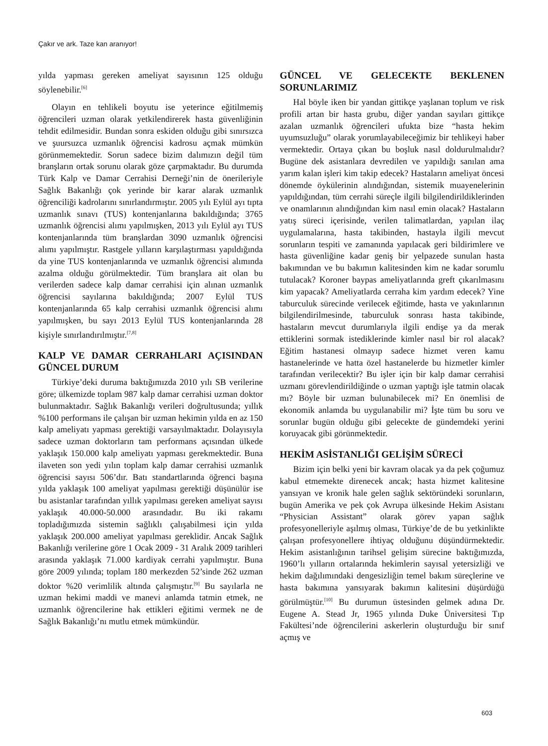Çakır ve ark. Taze kan aranıyor!
yılda yapması gereken ameliyat sayısının 125 olduğu söylenebilir.<sup>[6]</sup>
Olayın en tehlikeli boyutu ise yeterince eğitilmemiş öğrencileri uzman olarak yetkilendirerek hasta güvenliğinin tehdit edilmesidir. Bundan sonra eskiden olduğu gibi sınırsızca ve şuursuzca uzmanlık öğrencisi kadrosu açmak mümkün görünmemektedir. Sorun sadece bizim dalımızın değil tüm branşların ortak sorunu olarak göze çarpmaktadır. Bu durumda Türk Kalp ve Damar Cerrahisi Derneği’nin de önerileriyle Sağlık Bakanlığı çok yerinde bir karar alarak uzmanlık öğrenciliği kadrolarını sınırlandırmıştır. 2005 yılı Eylül ayı tıpta uzmanlık sınavı (TUS) kontenjanlarına bakıldığında; 3765 uzmanlık öğrencisi alımı yapılmışken, 2013 yılı Eylül ayı TUS kontenjanlarında tüm branşlardan 3090 uzmanlık öğrencisi alımı yapılmıştır. Rastgele yılların karşılaştırması yapıldığında da yine TUS kontenjanlarında ve uzmanlık öğrencisi alımında azalma olduğu görülmektedir. Tüm branşlara ait olan bu verilerden sadece kalp damar cerrahisi için alınan uzmanlık öğrencisi sayılarına bakıldığında; 2007 Eylül TUS kontenjanlarında 65 kalp cerrahisi uzmanlık öğrencisi alımı yapılmışken, bu sayı 2013 Eylül TUS kontenjanlarında 28 kişiyle sınırlandırılmıştır.<sup>[7,8]</sup>
KALP VE DAMAR CERRAHLARI AÇISINDAN GÜNCEL DURUM
Türkiye’deki duruma baktığımızda 2010 yılı SB verilerine göre; ülkemizde toplam 987 kalp damar cerrahisi uzman doktor bulunmaktadır. Sağlık Bakanlığı verileri doğrultusunda; yıllık %100 performans ile çalışan bir uzman hekimin yılda en az 150 kalp ameliyatı yapması gerektiği varsayılmaktadır. Dolayısıyla sadece uzman doktorların tam performans açısından ülkede yaklaşık 150.000 kalp ameliyatı yapması gerekmektedir. Buna ilaveten son yedi yılın toplam kalp damar cerrahisi uzmanlık öğrencisi sayısı 506’dır. Batı standartlarında öğrenci başına yılda yaklaşık 100 ameliyat yapılması gerektiği düşünülür ise bu asistanlar tarafından yıllık yapılması gereken ameliyat sayısı yaklaşık 40.000-50.000 arasındadır. Bu iki rakamı topladığımızda sistemin sağlıklı çalışabilmesi için yılda yaklaşık 200.000 ameliyat yapılması gereklidir. Ancak Sağlık Bakanlığı verilerine göre 1 Ocak 2009 - 31 Aralık 2009 tarihleri arasında yaklaşık 71.000 kardiyak cerrahi yapılmıştır. Buna göre 2009 yılında; toplam 180 merkezden 52’sinde 262 uzman doktor %20 verimlilik altında çalışmıştır.<sup>[9]</sup> Bu sayılarla ne uzman hekimi maddi ve manevi anlamda tatmin etmek, ne uzmanlık öğrencilerine hak ettikleri eğitimi vermek ne de Sağlık Bakanlığı’nı mutlu etmek mümkündür.
GÜNCEL VE GELECEKTE BEKLENEN SORUNLARIMIZ
Hal böyle iken bir yandan gittikçe yaşlanan toplum ve risk profili artan bir hasta grubu, diğer yandan sayıları gittikçe azalan uzmanlık öğrencileri ufukta bize “hasta hekim uyumsuzluğu” olarak yorumlayabileceğimiz bir tehlikeyi haber vermektedir. Ortaya çıkan bu boşluk nasıl doldurulmalıdır? Bugüne dek asistanlara devredilen ve yapıldığı sanılan ama yarım kalan işleri kim takip edecek? Hastaların ameliyat öncesi dönemde öykülerinin alındığından, sistemik muayenelerinin yapıldığından, tüm cerrahi süreçle ilgili bilgilendirildiklerinden ve onamlarının alındığından kim nasıl emin olacak? Hastaların yatış süreci içerisinde, verilen talimatlardan, yapılan ilaç uygulamalarına, hasta takibinden, hastayla ilgili mevcut sorunların tespiti ve zamanında yapılacak geri bildirimlere ve hasta güvenliğine kadar geniş bir yelpazede sunulan hasta bakımından ve bu bakımın kalitesinden kim ne kadar sorumlu tutulacak? Koroner baypas ameliyatlarında greft çıkarılmasını kim yapacak? Ameliyatlarda cerraha kim yardım edecek? Yine taburculuk sürecinde verilecek eğitimde, hasta ve yakınlarının bilgilendirilmesinde, taburculuk sonrası hasta takibinde, hastaların mevcut durumlarıyla ilgili endişe ya da merak ettiklerini sormak istediklerinde kimler nasıl bir rol alacak? Eğitim hastanesi olmayıp sadece hizmet veren kamu hastanelerinde ve hatta özel hastanelerde bu hizmetler kimler tarafından verilecektir? Bu işler için bir kalp damar cerrahisi uzmanı görevlendirildiğinde o uzman yaptığı işle tatmin olacak mı? Böyle bir uzman bulunabilecek mi? En önemlisi de ekonomik anlamda bu uygulanabilir mi? İşte tüm bu soru ve sorunlar bugün olduğu gibi gelecekte de gündemdeki yerini koruyacak gibi görünmektedir.
HEKİM ASİSTANLIĞI GELİŞİM SÜRECİ
Bizim için belki yeni bir kavram olacak ya da pek çoğumuz kabul etmemekte direnecek ancak; hasta hizmet kalitesine yansıyan ve kronik hale gelen sağlık sektöründeki sorunların, bugün Amerika ve pek çok Avrupa ülkesinde Hekim Asistanı “Physician Assistant” olarak görev yapan sağlık profesyonelleriyle aşılmış olması, Türkiye’de de bu yetkinlikte çalışan profesyonellere ihtiyaç olduğunu düşündürmektedir. Hekim asistanlığının tarihsel gelişim sürecine baktığımızda, 1960’lı yılların ortalarında hekimlerin sayısal yetersizliği ve hekim dağılımındaki dengesizliğin temel bakım süreçlerine ve hasta bakımına yansıyarak bakımın kalitesini düşürdüğü görülmüştür.<sup>[10]</sup> Bu durumun üstesinden gelmek adına Dr. Eugene A. Stead Jr, 1965 yılında Duke Üniversitesi Tıp Fakültesi’nde öğrencilerini askerlerin oluşturduğu bir sınıf açmış ve
603